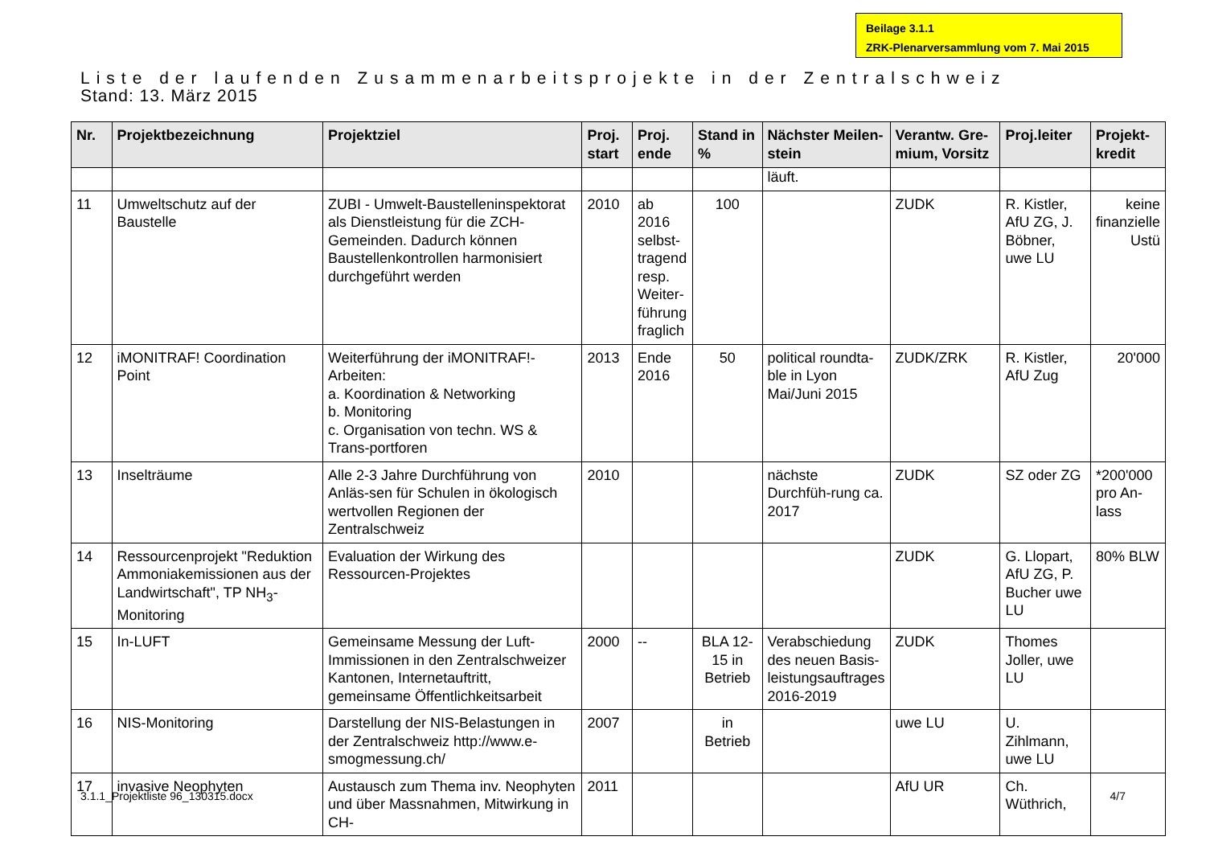Beilage 3.1.1
ZRK-Plenarversammlung vom 7. Mai 2015
Liste der laufenden Zusammenarbeitsprojekte in der Zentralschweiz
Stand: 13. März 2015
| Nr. | Projektbezeichnung | Projektziel | Proj. start | Proj. ende | Stand in % | Nächster Meilen-stein | Verantw. Gre-mium, Vorsitz | Proj.leiter | Projekt-kredit |
| --- | --- | --- | --- | --- | --- | --- | --- | --- | --- |
| | | | | | | läuft. | | | |
| 11 | Umweltschutz auf der Baustelle | ZUBI - Umwelt-Baustelleninspektorat als Dienstleistung für die ZCH-Gemeinden. Dadurch können Baustellenkontrollen harmonisiert durchgeführt werden | 2010 | ab 2016 selbst-tragend resp. Weiter-führung fraglich | 100 | | ZUDK | R. Kistler, AfU ZG, J. Böbner, uwe LU | keine finanzielle Ustü |
| 12 | iMONITRAF! Coordination Point | Weiterführung der iMONITRAF!-Arbeiten: a. Koordination & Networking b. Monitoring c. Organisation von techn. WS & Trans-portforen | 2013 | Ende 2016 | 50 | political roundta-ble in Lyon Mai/Juni 2015 | ZUDK/ZRK | R. Kistler, AfU Zug | 20'000 |
| 13 | Inselträume | Alle 2-3 Jahre Durchführung von Anläs-sen für Schulen in ökologisch wertvollen Regionen der Zentralschweiz | 2010 | | | nächste Durchfüh-rung ca. 2017 | ZUDK | SZ oder ZG | *200'000 pro An-lass |
| 14 | Ressourcenprojekt "Reduktion Ammoniakemissionen aus der Landwirtschaft", TP NH<sub>3</sub>-Monitoring | Evaluation der Wirkung des Ressourcen-Projektes | | | | | ZUDK | G. Llopart, AfU ZG, P. Bucher uwe LU | 80% BLW |
| 15 | In-LUFT | Gemeinsame Messung der Luft-Immissionen in den Zentralschweizer Kantonen, Internetauftritt, gemeinsame Öffentlichkeitsarbeit | 2000 | -- | BLA 12-15 in Betrieb | Verabschiedung des neuen Basis-leistungsauftrages 2016-2019 | ZUDK | Thomes Joller, uwe LU | |
| 16 | NIS-Monitoring | Darstellung der NIS-Belastungen in der Zentralschweiz http://www.e-smogmessung.ch/ | 2007 | | in Betrieb | | uwe LU | U. Zihlmann, uwe LU | |
| 17 | invasive Neophyten | Austausch zum Thema inv. Neophyten und über Massnahmen, Mitwirkung in CH- | 2011 | | | | AfU UR | Ch. Wüthrich, | |
3.1.1_Projektliste 96_130315.docx 4/7